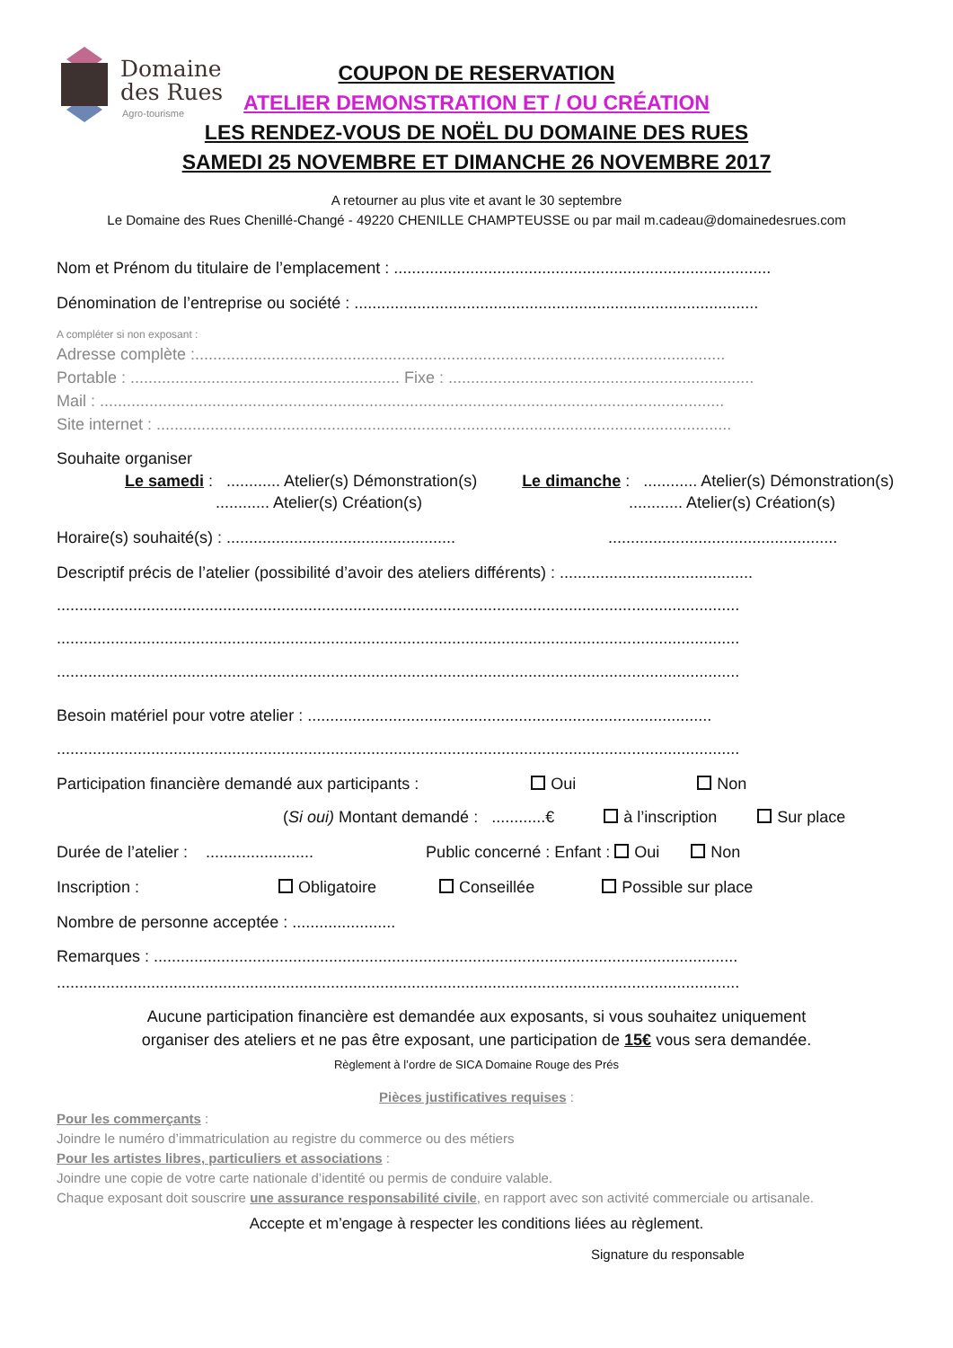Domaine
des Rues
Agro-tourisme
COUPON DE RESERVATION
ATELIER DEMONSTRATION ET / OU CRÉATION
LES RENDEZ-VOUS DE NOËL DU DOMAINE DES RUES
SAMEDI 25 NOVEMBRE ET DIMANCHE 26 NOVEMBRE 2017
A retourner au plus vite et avant le 30 septembre
Le Domaine des Rues Chenillé-Changé - 49220 CHENILLE CHAMPTEUSSE ou par mail m.cadeau@domainedesrues.com
Nom et Prénom du titulaire de l’emplacement : ....................................................................................
Dénomination de l’entreprise ou société : ..........................................................................................
A compléter si non exposant :
Adresse complète :......................................................................................................................
Portable : ............................................................ Fixe : ....................................................................
Mail : ...........................................................................................................................................
Site internet : ................................................................................................................................
Souhaite organiser
Le samedi : ............ Atelier(s) Démonstration(s) Le dimanche : ............ Atelier(s) Démonstration(s)
............ Atelier(s) Création(s) ............ Atelier(s) Création(s)
Horaire(s) souhaité(s) : ................................................... ...................................................
Descriptif précis de l’atelier (possibilité d’avoir des ateliers différents) : ...........................................
........................................................................................................................................................
........................................................................................................................................................
........................................................................................................................................................
Besoin matériel pour votre atelier : ..........................................................................................
........................................................................................................................................................
Participation financière demandé aux participants : Oui Non
(Si oui) Montant demandé : ............€ à l’inscription Sur place
Durée de l’atelier : ........................ Public concerné : Enfant : Oui Non
Inscription : Obligatoire Conseillée Possible sur place
Nombre de personne acceptée : .......................
Remarques : ..................................................................................................................................
........................................................................................................................................................
Aucune participation financière est demandée aux exposants, si vous souhaitez uniquement
organiser des ateliers et ne pas être exposant, une participation de 15€ vous sera demandée.
Règlement à l’ordre de SICA Domaine Rouge des Prés
Pièces justificatives requises :
Pour les commerçants :
Joindre le numéro d’immatriculation au registre du commerce ou des métiers
Pour les artistes libres, particuliers et associations :
Joindre une copie de votre carte nationale d’identité ou permis de conduire valable.
Chaque exposant doit souscrire une assurance responsabilité civile, en rapport avec son activité commerciale ou artisanale.
Accepte et m’engage à respecter les conditions liées au règlement.
Signature du responsable